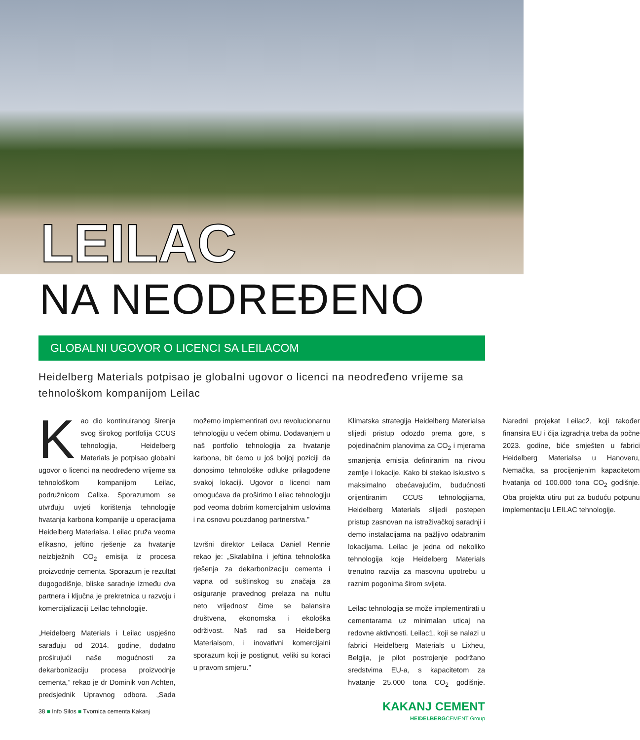LEILAC
NA NEODREĐENO
GLOBALNI UGOVOR O LICENCI SA LEILACOM
Heidelberg Materials potpisao je globalni ugovor o licenci na neodređeno vrijeme sa tehnološkom kompanijom Leilac
Kao dio kontinuiranog širenja svog širokog portfolija CCUS tehnologija, Heidelberg Materials je potpisao globalni ugovor o licenci na neodređeno vrijeme sa tehnološkom kompanijom Leilac, podružnicom Calixa. Sporazumom se utvrđuju uvjeti korištenja tehnologije hvatanja karbona kompanije u operacijama Heidelberg Materialsa. Leilac pruža veoma efikasno, jeftino rješenje za hvatanje neizbježnih CO<sub>2</sub> emisija iz procesa proizvodnje cementa. Sporazum je rezultat dugogodišnje, bliske saradnje između dva partnera i ključna je prekretnica u razvoju i komercijalizaciji Leilac tehnologije.
„Heidelberg Materials i Leilac uspješno sarađuju od 2014. godine, dodatno proširujući naše mogućnosti za dekarbonizaciju procesa proizvodnje cementa,” rekao je dr Dominik von Achten, predsjednik Upravnog odbora. „Sada možemo implementirati ovu revolucionarnu tehnologiju u većem obimu. Dodavanjem u naš portfolio tehnologija za hvatanje karbona, bit ćemo u još boljoj poziciji da donosimo tehnološke odluke prilagođene svakoj lokaciji. Ugovor o licenci nam omogućava da proširimo Leilac tehnologiju pod veoma dobrim komercijalnim uslovima i na osnovu pouzdanog partnerstva.”
Izvršni direktor Leilaca Daniel Rennie rekao je: „Skalabilna i jeftina tehnološka rješenja za dekarbonizaciju cementa i vapna od suštinskog su značaja za osiguranje pravednog prelaza na nultu neto vrijednost čime se balansira društvena, ekonomska i ekološka održivost. Naš rad sa Heidelberg Materialsom, i inovativni komercijalni sporazum koji je postignut, veliki su koraci u pravom smjeru.”
Klimatska strategija Heidelberg Materialsa slijedi pristup odozdo prema gore, s pojedinačnim planovima za CO<sub>2</sub> i mjerama smanjenja emisija definiranim na nivou zemlje i lokacije. Kako bi stekao iskustvo s maksimalno obećavajućim, budućnosti orijentiranim CCUS tehnologijama, Heidelberg Materials slijedi postepen pristup zasnovan na istraživačkoj saradnji i demo instalacijama na pažljivo odabranim lokacijama. Leilac je jedna od nekoliko tehnologija koje Heidelberg Materials trenutno razvija za masovnu upotrebu u raznim pogonima širom svijeta.
Leilac tehnologija se može implementirati u cementarama uz minimalan uticaj na redovne aktivnosti. Leilac1, koji se nalazi u fabrici Heidelberg Materials u Lixheu, Belgija, je pilot postrojenje podržano sredstvima EU-a, s kapacitetom za hvatanje 25.000 tona CO<sub>2</sub> godišnje. Naredni projekat Leilac2, koji također finansira EU i čija izgradnja treba da počne 2023. godine, biće smješten u fabrici Heidelberg Materialsa u Hanoveru, Nemačka, sa procijenjenim kapacitetom hvatanja od 100.000 tona CO<sub>2</sub> godišnje. Oba projekta utiru put za buduću potpunu implementaciju LEILAC tehnologije.
38 ■ Info Silos ■ Tvornica cementa Kakanj
KAKANJ CEMENT
HEIDELBERGCEMENT Group